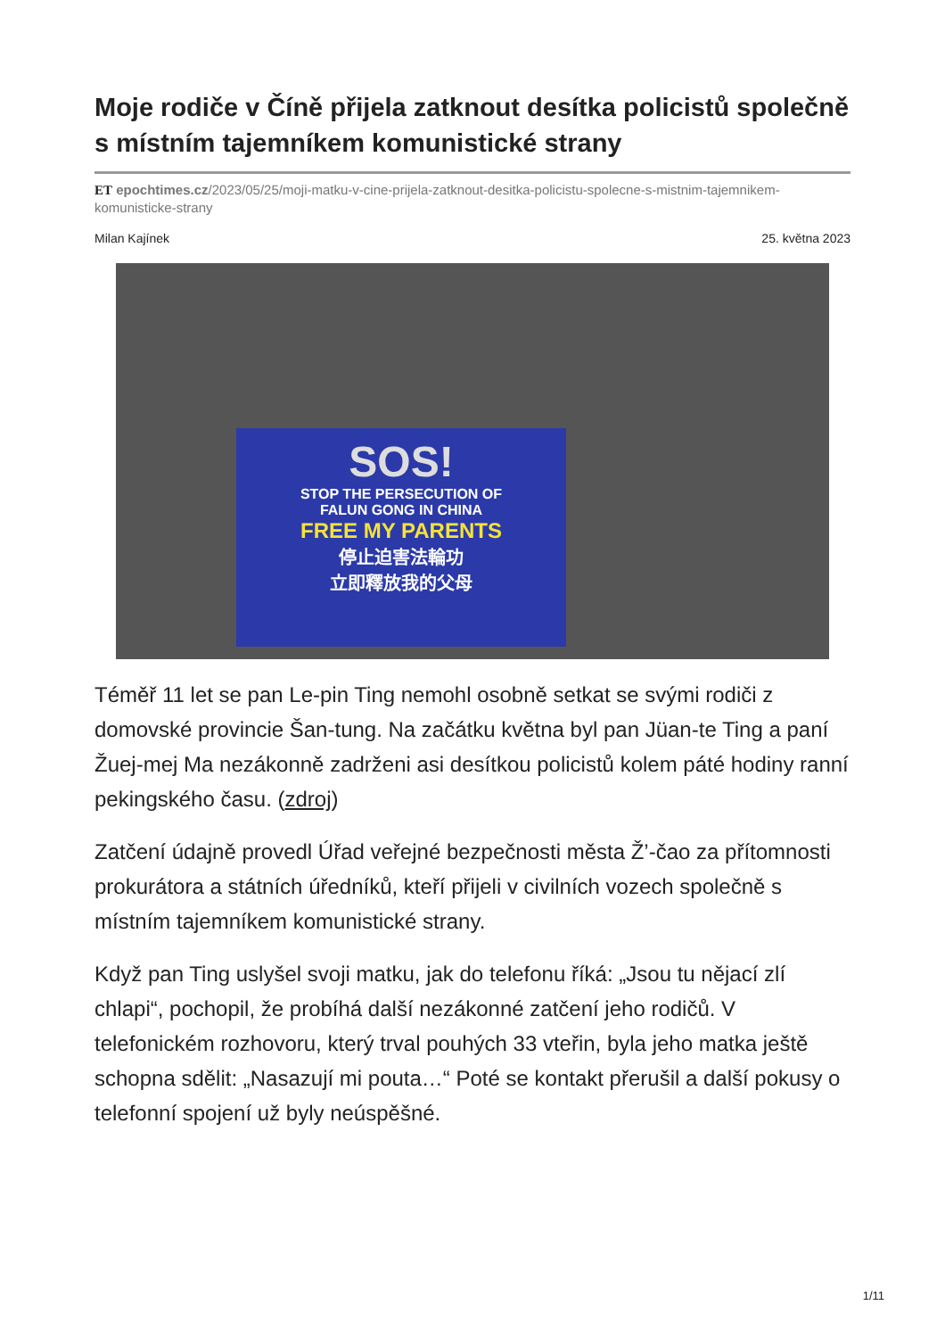Moje rodiče v Číně přijela zatknout desítka policistů společně s místním tajemníkem komunistické strany
ET epochtimes.cz/2023/05/25/moji-matku-v-cine-prijela-zatknout-desitka-policistu-spolecne-s-mistnim-tajemnikem-komunisticke-strany
Milan Kajínek 25. května 2023
SOS!
STOP THE PERSECUTION OF
FALUN GONG IN CHINA
FREE MY PARENTS
停止迫害法輪功
立即釋放我的父母
Téměř 11 let se pan Le-pin Ting nemohl osobně setkat se svými rodiči z domovské provincie Šan-tung. Na začátku května byl pan Jüan-te Ting a paní Žuej-mej Ma nezákonně zadrženi asi desítkou policistů kolem páté hodiny ranní pekingského času. (zdroj)
Zatčení údajně provedl Úřad veřejné bezpečnosti města Ž’-čao za přítomnosti prokurátora a státních úředníků, kteří přijeli v civilních vozech společně s místním tajemníkem komunistické strany.
Když pan Ting uslyšel svoji matku, jak do telefonu říká: „Jsou tu nějací zlí chlapi“, pochopil, že probíhá další nezákonné zatčení jeho rodičů. V telefonickém rozhovoru, který trval pouhých 33 vteřin, byla jeho matka ještě schopna sdělit: „Nasazují mi pouta…“ Poté se kontakt přerušil a další pokusy o telefonní spojení už byly neúspěšné.
1/11